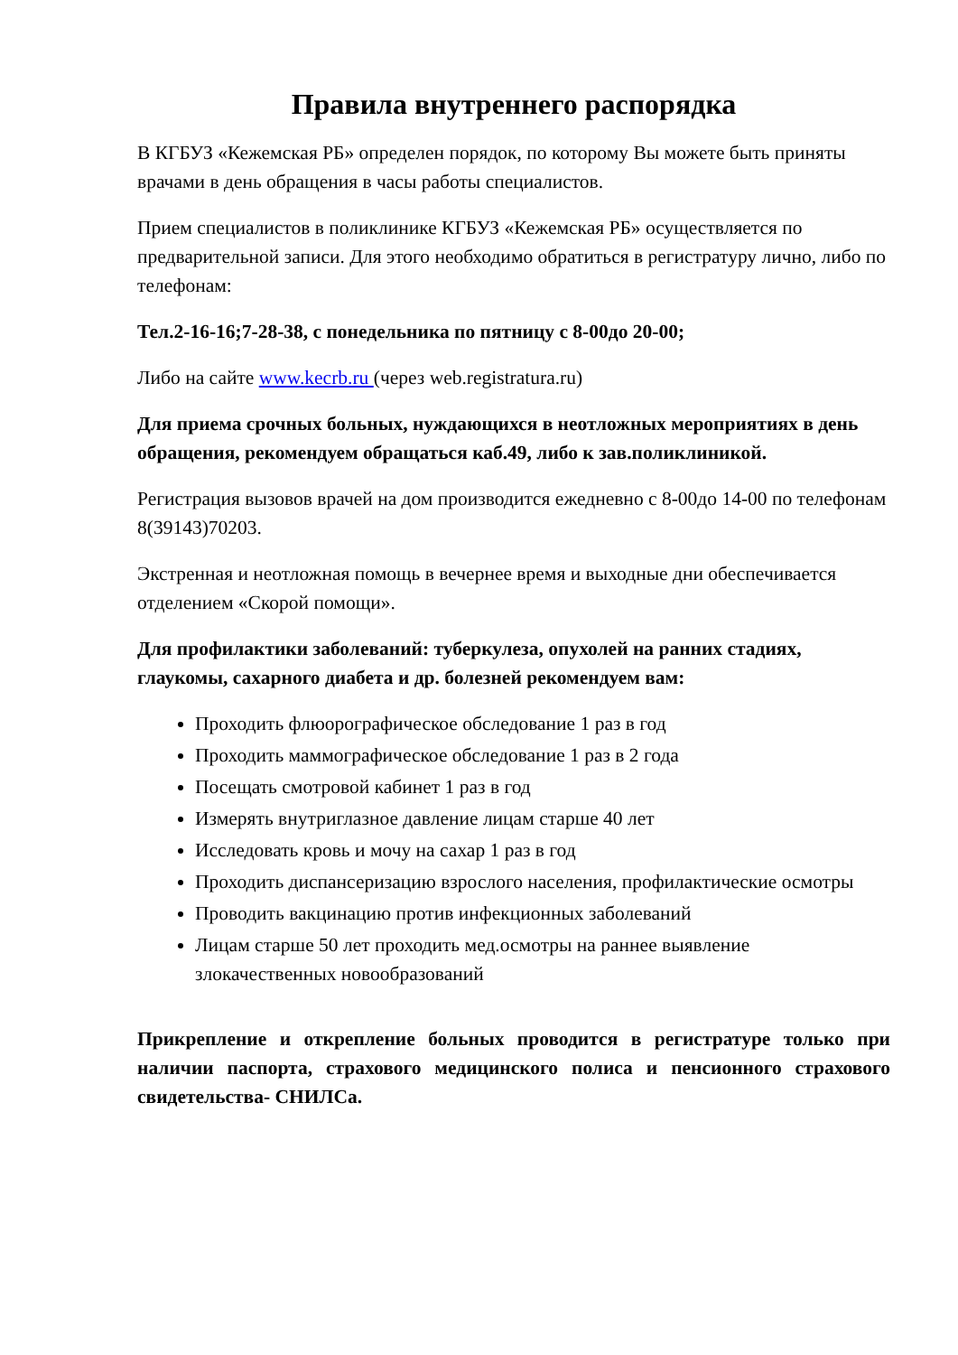Правила внутреннего распорядка
В КГБУЗ «Кежемская РБ» определен порядок, по которому Вы можете быть приняты врачами в день обращения в часы работы специалистов.
Прием специалистов в поликлинике КГБУЗ «Кежемская РБ» осуществляется по предварительной записи. Для этого необходимо обратиться в регистратуру лично, либо по телефонам:
Тел.2-16-16;7-28-38, с понедельника по пятницу с 8-00до 20-00;
Либо на сайте www.kecrb.ru (через web.registratura.ru)
Для приема срочных больных, нуждающихся в неотложных мероприятиях в день обращения, рекомендуем обращаться каб.49, либо к зав.поликлиникой.
Регистрация вызовов врачей на дом производится ежедневно с 8-00до 14-00 по телефонам 8(39143)70203.
Экстренная и неотложная помощь в вечернее время и выходные дни обеспечивается отделением «Скорой помощи».
Для профилактики заболеваний: туберкулеза, опухолей на ранних стадиях, глаукомы, сахарного диабета и др. болезней рекомендуем вам:
Проходить флюорографическое обследование 1 раз в год
Проходить маммографическое обследование 1 раз в 2 года
Посещать смотровой кабинет 1 раз в год
Измерять внутриглазное давление лицам старше 40 лет
Исследовать кровь и мочу на сахар 1 раз в год
Проходить диспансеризацию взрослого населения, профилактические осмотры
Проводить вакцинацию против инфекционных заболеваний
Лицам старше 50 лет проходить мед.осмотры на раннее выявление злокачественных новообразований
Прикрепление и открепление больных проводится в регистратуре только при наличии паспорта, страхового медицинского полиса и пенсионного страхового свидетельства- СНИЛСа.